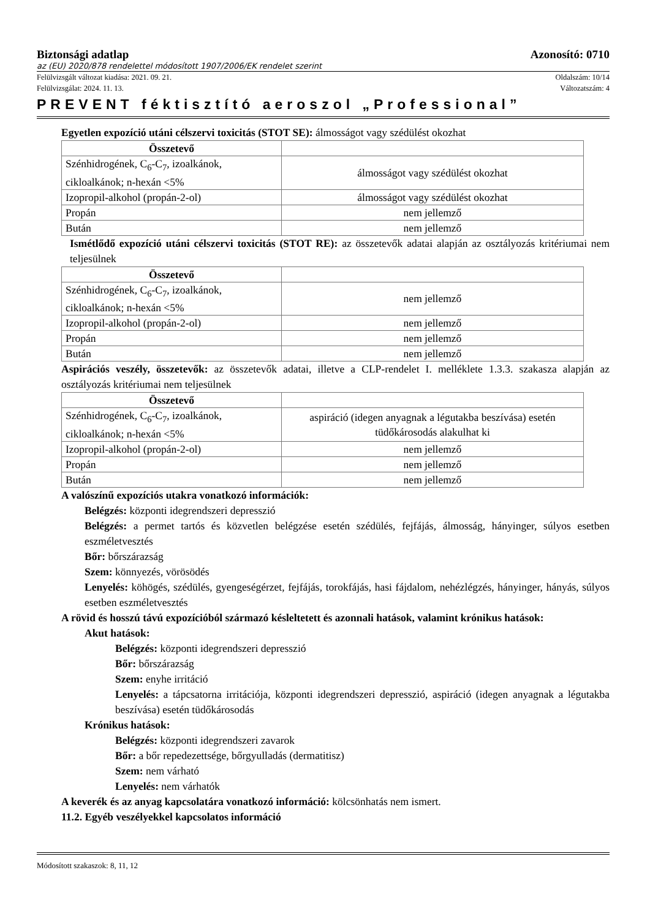Biztonsági adatlap Azonosító: 0710
az (EU) 2020/878 rendelettel módosított 1907/2006/EK rendelet szerint
Felülvizsgált változat kiadása: 2021. 09. 21. Oldalszám: 10/14
Felülvizsgálat: 2024. 11. 13. Változatszám: 4
PREVENT féktisztító aeroszol „Professional”
Egyetlen expozíció utáni célszervi toxicitás (STOT SE): álmosságot vagy szédülést okozhat
| Összetevő | |
| --- | --- |
| Szénhidrogének, C<sub>6</sub>-C<sub>7</sub>, izoalkánok, cikloalkánok; n-hexán <5% | álmosságot vagy szédülést okozhat |
| Izopropil-alkohol (propán-2-ol) | álmosságot vagy szédülést okozhat |
| Propán | nem jellemző |
| Bután | nem jellemző |
Ismétlődő expozíció utáni célszervi toxicitás (STOT RE): az összetevők adatai alapján az osztályozás kritériumai nem teljesülnek
| Összetevő | |
| --- | --- |
| Szénhidrogének, C<sub>6</sub>-C<sub>7</sub>, izoalkánok, cikloalkánok; n-hexán <5% | nem jellemző |
| Izopropil-alkohol (propán-2-ol) | nem jellemző |
| Propán | nem jellemző |
| Bután | nem jellemző |
Aspirációs veszély, összetevők: az összetevők adatai, illetve a CLP-rendelet I. melléklete 1.3.3. szakasza alapján az osztályozás kritériumai nem teljesülnek
| Összetevő | |
| --- | --- |
| Szénhidrogének, C<sub>6</sub>-C<sub>7</sub>, izoalkánok, cikloalkánok; n-hexán <5% | aspiráció (idegen anyagnak a légutakba beszívása) esetén tüdőkárosodás alakulhat ki |
| Izopropil-alkohol (propán-2-ol) | nem jellemző |
| Propán | nem jellemző |
| Bután | nem jellemző |
A valószínű expozíciós utakra vonatkozó információk:
Belégzés: központi idegrendszeri depresszió
Belégzés: a permet tartós és közvetlen belégzése esetén szédülés, fejfájás, álmosság, hányinger, súlyos esetben eszméletvesztés
Bőr: bőrszárazság
Szem: könnyezés, vörösödés
Lenyelés: köhögés, szédülés, gyengeségérzet, fejfájás, torokfájás, hasi fájdalom, nehézlégzés, hányinger, hányás, súlyos esetben eszméletvesztés
A rövid és hosszú távú expozícióból származó késleltetett és azonnali hatások, valamint krónikus hatások:
Akut hatások:
Belégzés: központi idegrendszeri depresszió
Bőr: bőrszárazság
Szem: enyhe irritáció
Lenyelés: a tápcsatorna irritációja, központi idegrendszeri depresszió, aspiráció (idegen anyagnak a légutakba beszívása) esetén tüdőkárosodás
Krónikus hatások:
Belégzés: központi idegrendszeri zavarok
Bőr: a bőr repedezettsége, bőrgyulladás (dermatitisz)
Szem: nem várható
Lenyelés: nem várhatók
A keverék és az anyag kapcsolatára vonatkozó információ: kölcsönhatás nem ismert.
11.2. Egyéb veszélyekkel kapcsolatos információ
Módosított szakaszok: 8, 11, 12